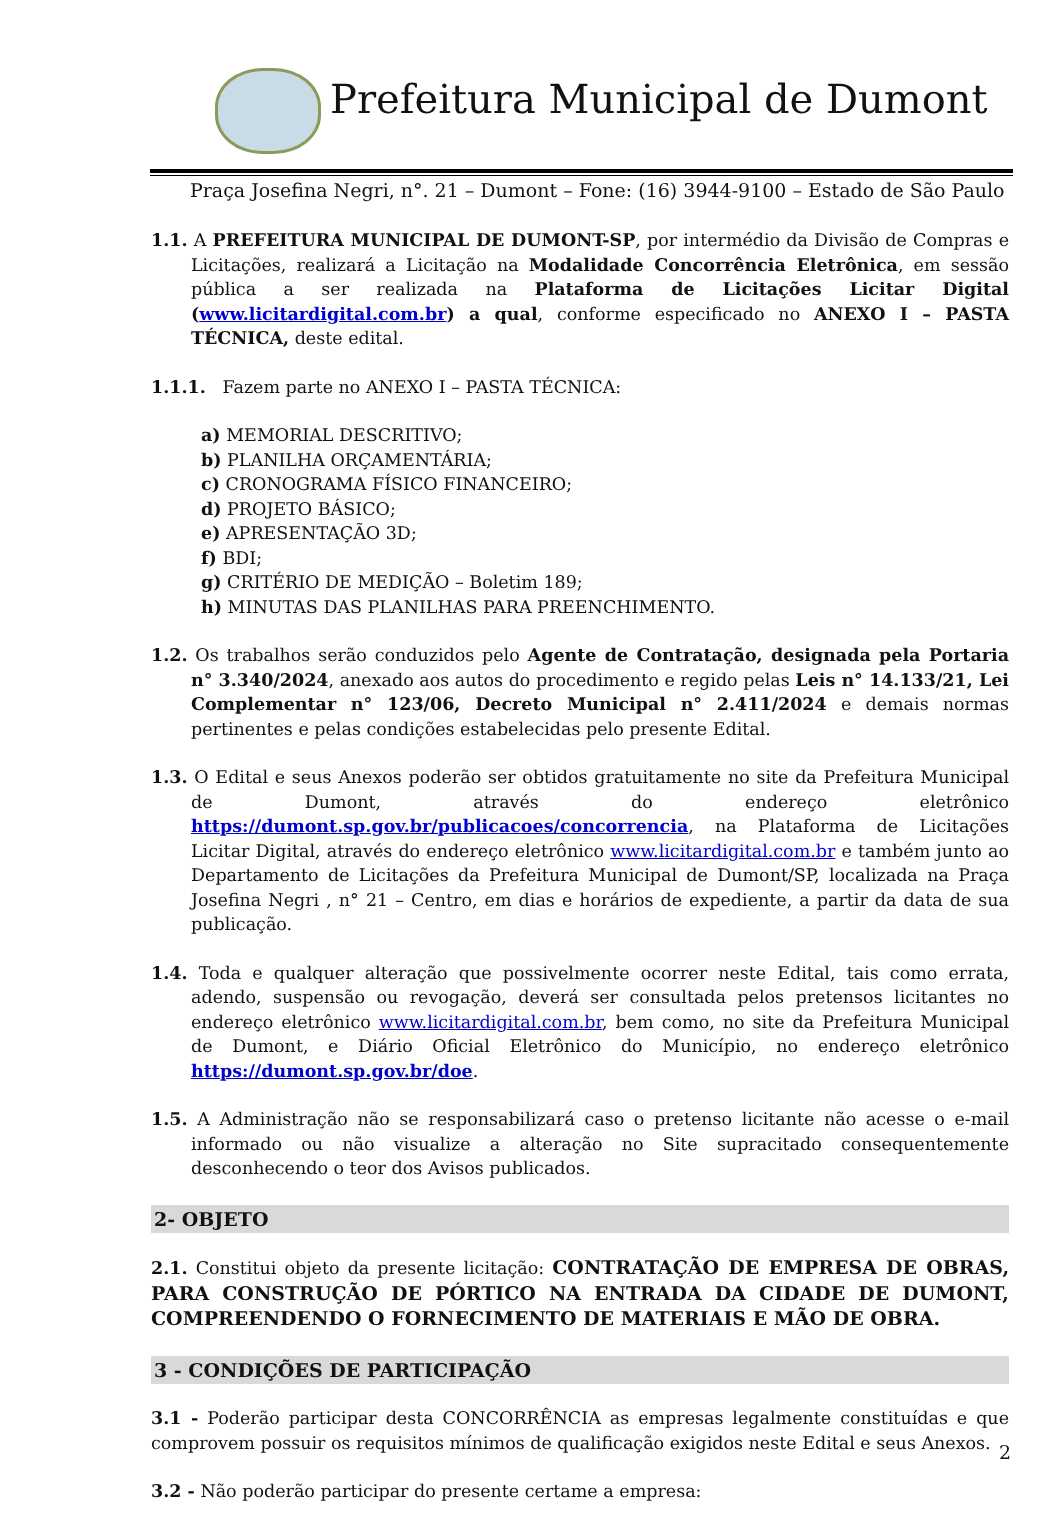Prefeitura Municipal de Dumont
Praça Josefina Negri, n°. 21 – Dumont – Fone: (16) 3944-9100 – Estado de São Paulo
1.1. A PREFEITURA MUNICIPAL DE DUMONT-SP, por intermédio da Divisão de Compras e Licitações, realizará a Licitação na Modalidade Concorrência Eletrônica, em sessão pública a ser realizada na Plataforma de Licitações Licitar Digital (www.licitardigital.com.br) a qual, conforme especificado no ANEXO I – PASTA TÉCNICA, deste edital.
1.1.1. Fazem parte no ANEXO I – PASTA TÉCNICA:
a) MEMORIAL DESCRITIVO;
b) PLANILHA ORÇAMENTÁRIA;
c) CRONOGRAMA FÍSICO FINANCEIRO;
d) PROJETO BÁSICO;
e) APRESENTAÇÃO 3D;
f) BDI;
g) CRITÉRIO DE MEDIÇÃO – Boletim 189;
h) MINUTAS DAS PLANILHAS PARA PREENCHIMENTO.
1.2. Os trabalhos serão conduzidos pelo Agente de Contratação, designada pela Portaria n° 3.340/2024, anexado aos autos do procedimento e regido pelas Leis n° 14.133/21, Lei Complementar n° 123/06, Decreto Municipal n° 2.411/2024 e demais normas pertinentes e pelas condições estabelecidas pelo presente Edital.
1.3. O Edital e seus Anexos poderão ser obtidos gratuitamente no site da Prefeitura Municipal de Dumont, através do endereço eletrônico https://dumont.sp.gov.br/publicacoes/concorrencia, na Plataforma de Licitações Licitar Digital, através do endereço eletrônico www.licitardigital.com.br e também junto ao Departamento de Licitações da Prefeitura Municipal de Dumont/SP, localizada na Praça Josefina Negri , n° 21 – Centro, em dias e horários de expediente, a partir da data de sua publicação.
1.4. Toda e qualquer alteração que possivelmente ocorrer neste Edital, tais como errata, adendo, suspensão ou revogação, deverá ser consultada pelos pretensos licitantes no endereço eletrônico www.licitardigital.com.br, bem como, no site da Prefeitura Municipal de Dumont, e Diário Oficial Eletrônico do Município, no endereço eletrônico https://dumont.sp.gov.br/doe.
1.5. A Administração não se responsabilizará caso o pretenso licitante não acesse o e-mail informado ou não visualize a alteração no Site supracitado consequentemente desconhecendo o teor dos Avisos publicados.
2- OBJETO
2.1. Constitui objeto da presente licitação: CONTRATAÇÃO DE EMPRESA DE OBRAS, PARA CONSTRUÇÃO DE PÓRTICO NA ENTRADA DA CIDADE DE DUMONT, COMPREENDENDO O FORNECIMENTO DE MATERIAIS E MÃO DE OBRA.
3 - CONDIÇÕES DE PARTICIPAÇÃO
3.1 - Poderão participar desta CONCORRÊNCIA as empresas legalmente constituídas e que comprovem possuir os requisitos mínimos de qualificação exigidos neste Edital e seus Anexos.
3.2 - Não poderão participar do presente certame a empresa:
2